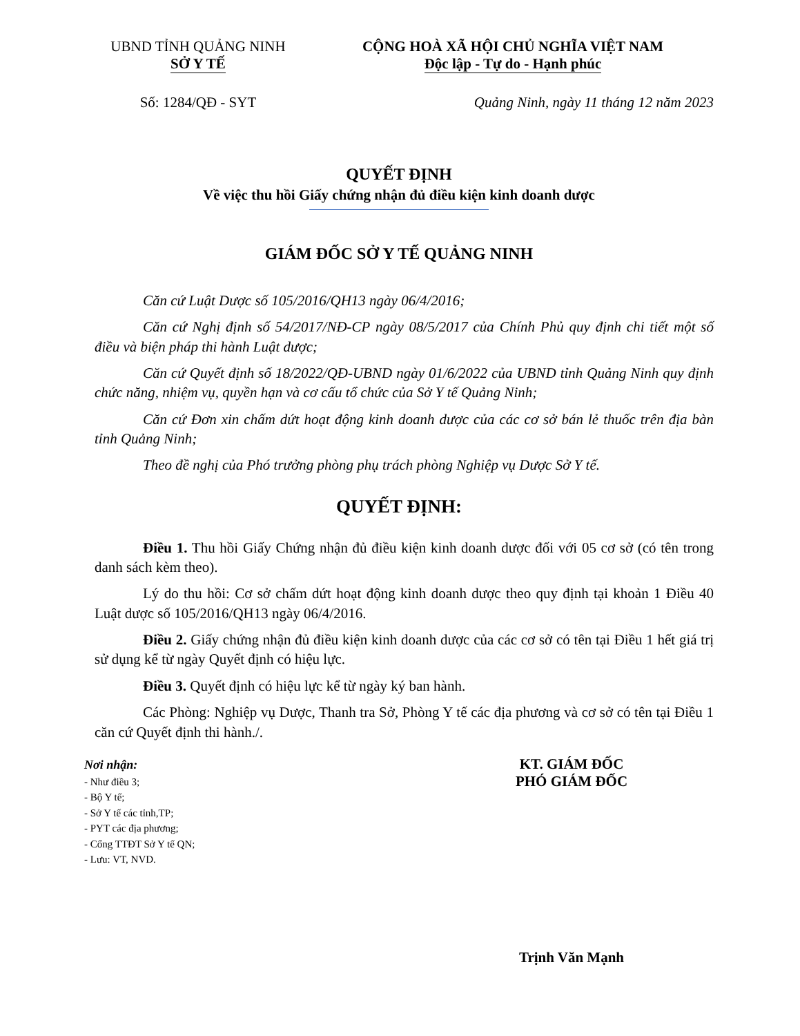UBND TỈNH QUẢNG NINH
SỞ Y TẾ
CỘNG HOÀ XÃ HỘI CHỦ NGHĨA VIỆT NAM
Độc lập - Tự do - Hạnh phúc
Số: 1284/QĐ - SYT Quảng Ninh, ngày 11 tháng 12 năm 2023
QUYẾT ĐỊNH
Về việc thu hồi Giấy chứng nhận đủ điều kiện kinh doanh dược
GIÁM ĐỐC SỞ Y TẾ QUẢNG NINH
Căn cứ Luật Dược số 105/2016/QH13 ngày 06/4/2016;
Căn cứ Nghị định số 54/2017/NĐ-CP ngày 08/5/2017 của Chính Phủ quy định chi tiết một số điều và biện pháp thi hành Luật dược;
Căn cứ Quyết định số 18/2022/QĐ-UBND ngày 01/6/2022 của UBND tỉnh Quảng Ninh quy định chức năng, nhiệm vụ, quyền hạn và cơ cấu tổ chức của Sở Y tế Quảng Ninh;
Căn cứ Đơn xin chấm dứt hoạt động kinh doanh dược của các cơ sở bán lẻ thuốc trên địa bàn tỉnh Quảng Ninh;
Theo đề nghị của Phó trưởng phòng phụ trách phòng Nghiệp vụ Dược Sở Y tế.
QUYẾT ĐỊNH:
Điều 1. Thu hồi Giấy Chứng nhận đủ điều kiện kinh doanh dược đối với 05 cơ sở (có tên trong danh sách kèm theo).
Lý do thu hồi: Cơ sở chấm dứt hoạt động kinh doanh dược theo quy định tại khoản 1 Điều 40 Luật dược số 105/2016/QH13 ngày 06/4/2016.
Điều 2. Giấy chứng nhận đủ điều kiện kinh doanh dược của các cơ sở có tên tại Điều 1 hết giá trị sử dụng kể từ ngày Quyết định có hiệu lực.
Điều 3. Quyết định có hiệu lực kể từ ngày ký ban hành.
Các Phòng: Nghiệp vụ Dược, Thanh tra Sở, Phòng Y tế các địa phương và cơ sở có tên tại Điều 1 căn cứ Quyết định thi hành./.
Nơi nhận:
- Như điều 3;
- Bộ Y tế;
- Sở Y tế các tỉnh,TP;
- PYT các địa phương;
- Cổng TTĐT Sở Y tế QN;
- Lưu: VT, NVD.
KT. GIÁM ĐỐC
PHÓ GIÁM ĐỐC
Trịnh Văn Mạnh